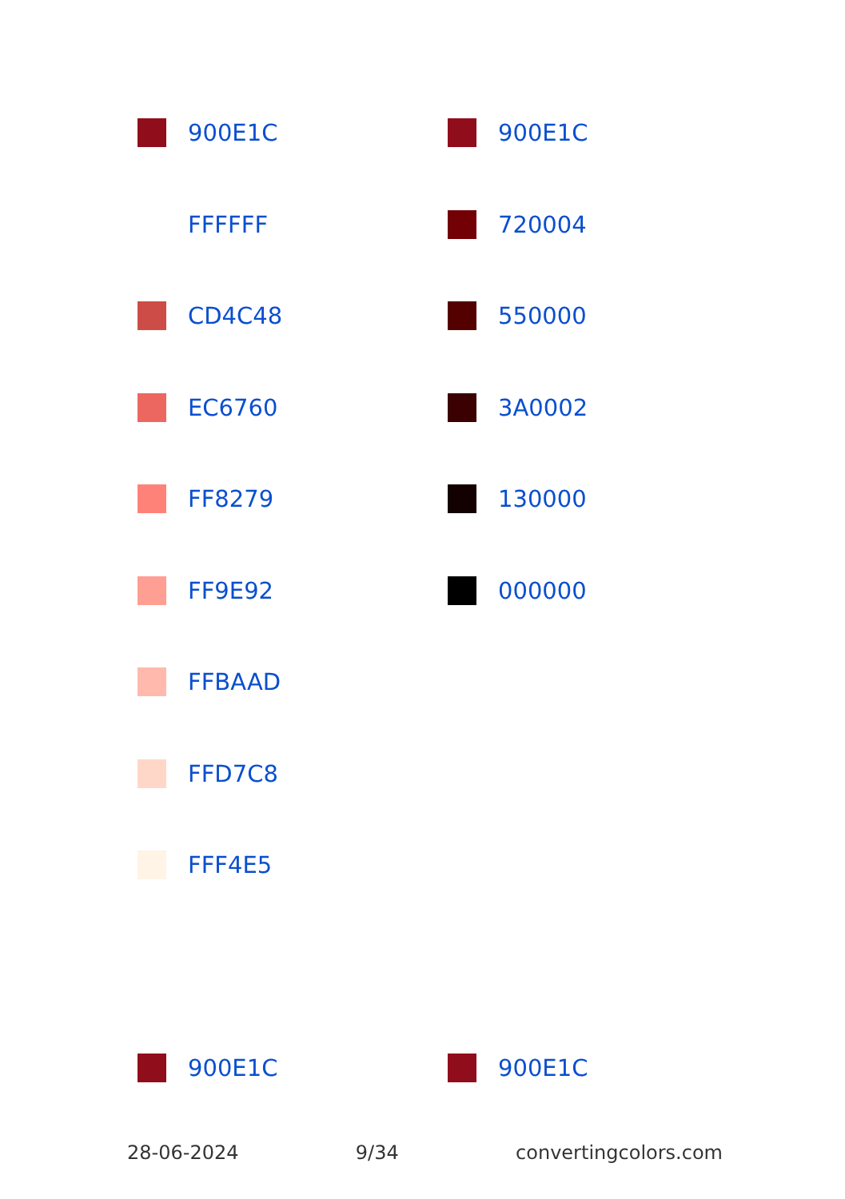900E1C
FFFFFF
CD4C48
EC6760
FF8279
FF9E92
FFBAAD
FFD7C8
FFF4E5
900E1C
720004
550000
3A0002
130000
000000
900E1C 900E1C
28-06-2024 9/34 convertingcolors.com